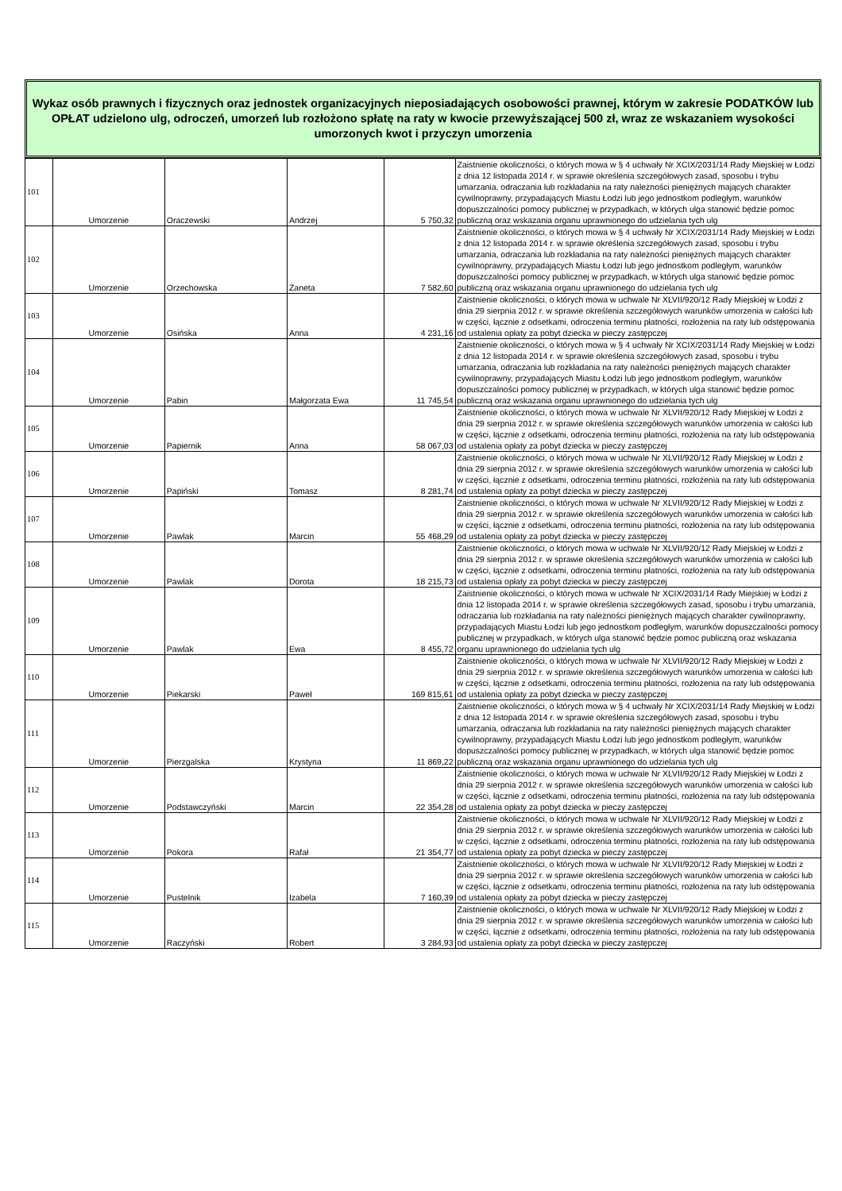Wykaz osób prawnych i fizycznych oraz jednostek organizacyjnych nieposiadających osobowości prawnej, którym w zakresie PODATKÓW lub OPŁAT udzielono ulg, odroczeń, umorzeń lub rozłożono spłatę na raty w kwocie przewyższającej 500 zł, wraz ze wskazaniem wysokości umorzonych kwot i przyczyn umorzenia
| 101 | Umorzenie | Oraczewski | Andrzej | 5 750,32 | Zaistnienie okoliczności, o których mowa w § 4 uchwały Nr XCIX/2031/14 Rady Miejskiej w Łodzi z dnia 12 listopada 2014 r. w sprawie określenia szczegółowych zasad, sposobu i trybu umarzania, odraczania lub rozkładania na raty należności pieniężnych mających charakter cywilnoprawny, przypadających Miastu Łodzi lub jego jednostkom podległym, warunków dopuszczalności pomocy publicznej w przypadkach, w których ulga stanowić będzie pomoc publiczną oraz wskazania organu uprawnionego do udzielania tych ulg |
| 102 | Umorzenie | Orzechowska | Żaneta | 7 582,60 | Zaistnienie okoliczności, o których mowa w § 4 uchwały Nr XCIX/2031/14 Rady Miejskiej w Łodzi z dnia 12 listopada 2014 r. w sprawie określenia szczegółowych zasad, sposobu i trybu umarzania, odraczania lub rozkładania na raty należności pieniężnych mających charakter cywilnoprawny, przypadających Miastu Łodzi lub jego jednostkom podległym, warunków dopuszczalności pomocy publicznej w przypadkach, w których ulga stanowić będzie pomoc publiczną oraz wskazania organu uprawnionego do udzielania tych ulg |
| 103 | Umorzenie | Osińska | Anna | 4 231,16 | Zaistnienie okoliczności, o których mowa w uchwale Nr XLVII/920/12 Rady Miejskiej w Łodzi z dnia 29 sierpnia 2012 r. w sprawie określenia szczegółowych warunków umorzenia w całości lub w części, łącznie z odsetkami, odroczenia terminu płatności, rozłożenia na raty lub odstępowania od ustalenia opłaty za pobyt dziecka w pieczy zastępczej |
| 104 | Umorzenie | Pabin | Małgorzata Ewa | 11 745,54 | Zaistnienie okoliczności, o których mowa w § 4 uchwały Nr XCIX/2031/14 Rady Miejskiej w Łodzi z dnia 12 listopada 2014 r. w sprawie określenia szczegółowych zasad, sposobu i trybu umarzania, odraczania lub rozkładania na raty należności pieniężnych mających charakter cywilnoprawny, przypadających Miastu Łodzi lub jego jednostkom podległym, warunków dopuszczalności pomocy publicznej w przypadkach, w których ulga stanowić będzie pomoc publiczną oraz wskazania organu uprawnionego do udzielania tych ulg |
| 105 | Umorzenie | Papiernik | Anna | 58 067,03 | Zaistnienie okoliczności, o których mowa w uchwale Nr XLVII/920/12 Rady Miejskiej w Łodzi z dnia 29 sierpnia 2012 r. w sprawie określenia szczegółowych warunków umorzenia w całości lub w części, łącznie z odsetkami, odroczenia terminu płatności, rozłożenia na raty lub odstępowania od ustalenia opłaty za pobyt dziecka w pieczy zastępczej |
| 106 | Umorzenie | Papiński | Tomasz | 8 281,74 | Zaistnienie okoliczności, o których mowa w uchwale Nr XLVII/920/12 Rady Miejskiej w Łodzi z dnia 29 sierpnia 2012 r. w sprawie określenia szczegółowych warunków umorzenia w całości lub w części, łącznie z odsetkami, odroczenia terminu płatności, rozłożenia na raty lub odstępowania od ustalenia opłaty za pobyt dziecka w pieczy zastępczej |
| 107 | Umorzenie | Pawlak | Marcin | 55 468,29 | Zaistnienie okoliczności, o których mowa w uchwale Nr XLVII/920/12 Rady Miejskiej w Łodzi z dnia 29 sierpnia 2012 r. w sprawie określenia szczegółowych warunków umorzenia w całości lub w części, łącznie z odsetkami, odroczenia terminu płatności, rozłożenia na raty lub odstępowania od ustalenia opłaty za pobyt dziecka w pieczy zastępczej |
| 108 | Umorzenie | Pawlak | Dorota | 18 215,73 | Zaistnienie okoliczności, o których mowa w uchwale Nr XLVII/920/12 Rady Miejskiej w Łodzi z dnia 29 sierpnia 2012 r. w sprawie określenia szczegółowych warunków umorzenia w całości lub w części, łącznie z odsetkami, odroczenia terminu płatności, rozłożenia na raty lub odstępowania od ustalenia opłaty za pobyt dziecka w pieczy zastępczej |
| 109 | Umorzenie | Pawlak | Ewa | 8 455,72 | Zaistnienie okoliczności, o których mowa w uchwale Nr XCIX/2031/14 Rady Miejskiej w Łodzi z dnia 12 listopada 2014 r. w sprawie określenia szczegółowych zasad, sposobu i trybu umarzania, odraczania lub rozkładania na raty należności pieniężnych mających charakter cywilnoprawny, przypadających Miastu Łodzi lub jego jednostkom podległym, warunków dopuszczalności pomocy publicznej w przypadkach, w których ulga stanowić będzie pomoc publiczną oraz wskazania organu uprawnionego do udzielania tych ulg |
| 110 | Umorzenie | Piekarski | Paweł | 169 815,61 | Zaistnienie okoliczności, o których mowa w uchwale Nr XLVII/920/12 Rady Miejskiej w Łodzi z dnia 29 sierpnia 2012 r. w sprawie określenia szczegółowych warunków umorzenia w całości lub w części, łącznie z odsetkami, odroczenia terminu płatności, rozłożenia na raty lub odstępowania od ustalenia opłaty za pobyt dziecka w pieczy zastępczej |
| 111 | Umorzenie | Pierzgalska | Krystyna | 11 869,22 | Zaistnienie okoliczności, o których mowa w § 4 uchwały Nr XCIX/2031/14 Rady Miejskiej w Łodzi z dnia 12 listopada 2014 r. w sprawie określenia szczegółowych zasad, sposobu i trybu umarzania, odraczania lub rozkładania na raty należności pieniężnych mających charakter cywilnoprawny, przypadających Miastu Łodzi lub jego jednostkom podległym, warunków dopuszczalności pomocy publicznej w przypadkach, w których ulga stanowić będzie pomoc publiczną oraz wskazania organu uprawnionego do udzielania tych ulg |
| 112 | Umorzenie | Podstawczyński | Marcin | 22 354,28 | Zaistnienie okoliczności, o których mowa w uchwale Nr XLVII/920/12 Rady Miejskiej w Łodzi z dnia 29 sierpnia 2012 r. w sprawie określenia szczegółowych warunków umorzenia w całości lub w części, łącznie z odsetkami, odroczenia terminu płatności, rozłożenia na raty lub odstępowania od ustalenia opłaty za pobyt dziecka w pieczy zastępczej |
| 113 | Umorzenie | Pokora | Rafał | 21 354,77 | Zaistnienie okoliczności, o których mowa w uchwale Nr XLVII/920/12 Rady Miejskiej w Łodzi z dnia 29 sierpnia 2012 r. w sprawie określenia szczegółowych warunków umorzenia w całości lub w części, łącznie z odsetkami, odroczenia terminu płatności, rozłożenia na raty lub odstępowania od ustalenia opłaty za pobyt dziecka w pieczy zastępczej |
| 114 | Umorzenie | Pustelnik | Izabela | 7 160,39 | Zaistnienie okoliczności, o których mowa w uchwale Nr XLVII/920/12 Rady Miejskiej w Łodzi z dnia 29 sierpnia 2012 r. w sprawie określenia szczegółowych warunków umorzenia w całości lub w części, łącznie z odsetkami, odroczenia terminu płatności, rozłożenia na raty lub odstępowania od ustalenia opłaty za pobyt dziecka w pieczy zastępczej |
| 115 | Umorzenie | Raczyński | Robert | 3 284,93 | Zaistnienie okoliczności, o których mowa w uchwale Nr XLVII/920/12 Rady Miejskiej w Łodzi z dnia 29 sierpnia 2012 r. w sprawie określenia szczegółowych warunków umorzenia w całości lub w części, łącznie z odsetkami, odroczenia terminu płatności, rozłożenia na raty lub odstępowania od ustalenia opłaty za pobyt dziecka w pieczy zastępczej |